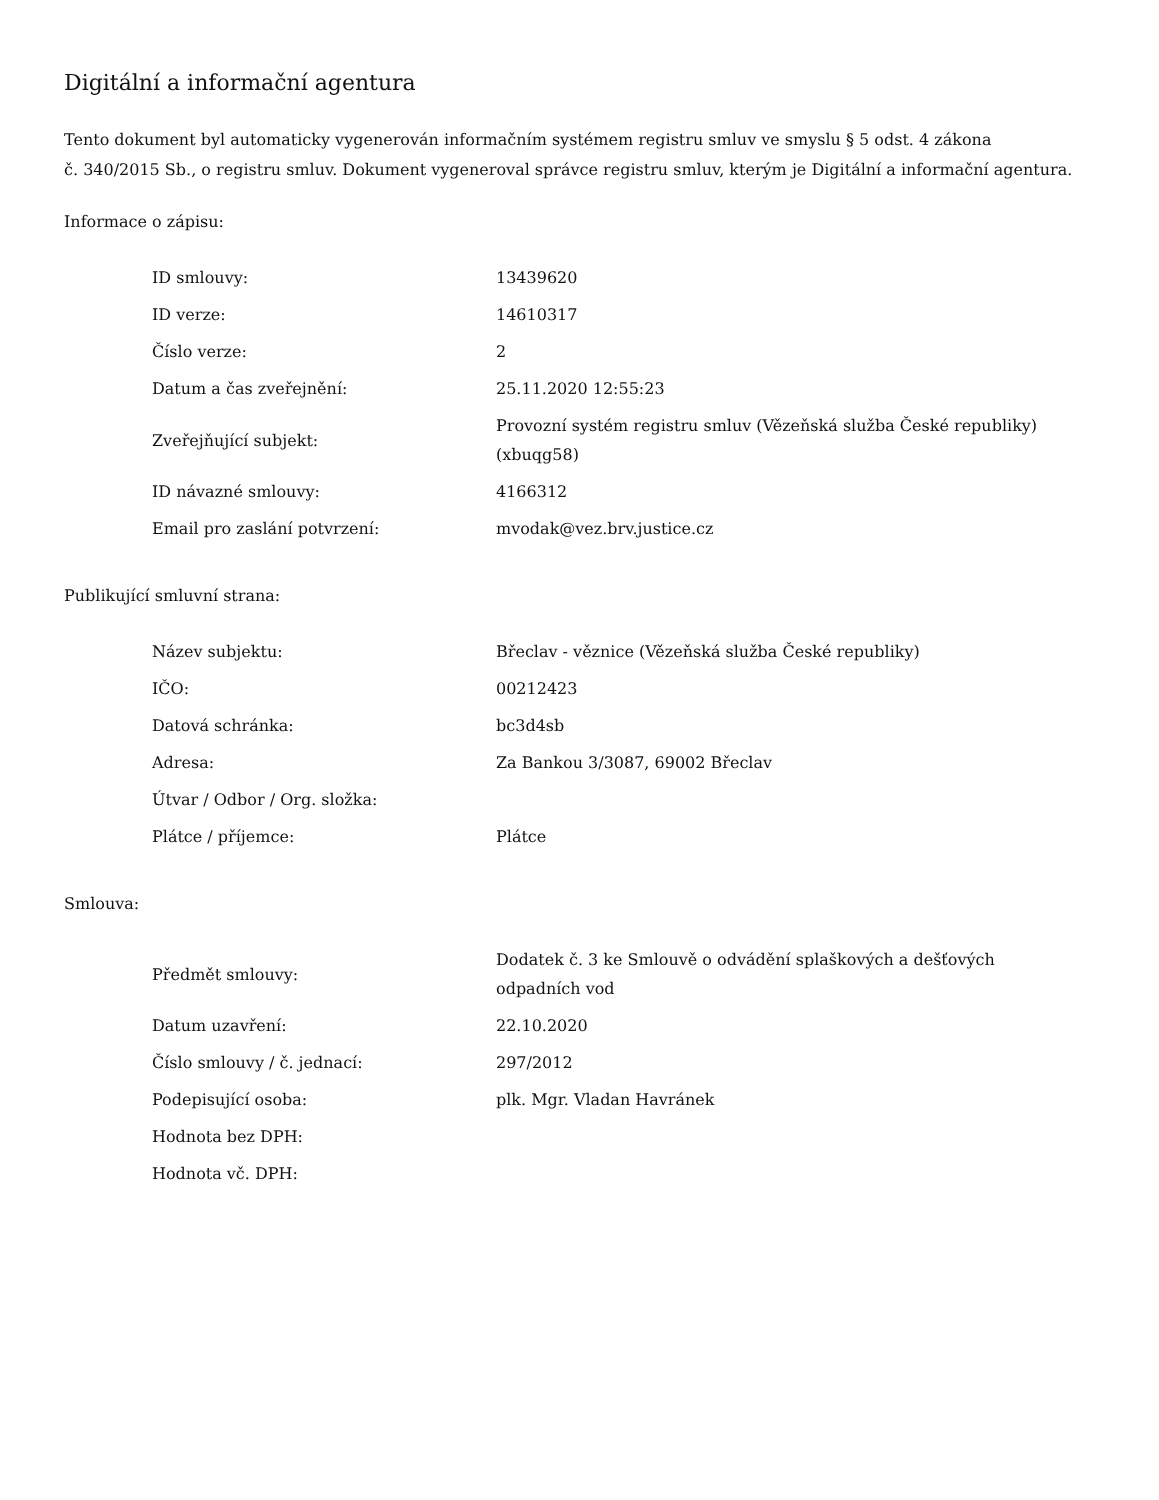Digitální a informační agentura
Tento dokument byl automaticky vygenerován informačním systémem registru smluv ve smyslu § 5 odst. 4 zákona
č. 340/2015 Sb., o registru smluv. Dokument vygeneroval správce registru smluv, kterým je Digitální a informační agentura.
Informace o zápisu:
| ID smlouvy: | 13439620 |
| ID verze: | 14610317 |
| Číslo verze: | 2 |
| Datum a čas zveřejnění: | 25.11.2020 12:55:23 |
| Zveřejňující subjekt: | Provozní systém registru smluv (Vězeňská služba České republiky) (xbuqg58) |
| ID návazné smlouvy: | 4166312 |
| Email pro zaslání potvrzení: | mvodak@vez.brv.justice.cz |
Publikující smluvní strana:
| Název subjektu: | Břeclav - věznice (Vězeňská služba České republiky) |
| IČO: | 00212423 |
| Datová schránka: | bc3d4sb |
| Adresa: | Za Bankou 3/3087, 69002 Břeclav |
| Útvar / Odbor / Org. složka: | |
| Plátce / příjemce: | Plátce |
Smlouva:
| Předmět smlouvy: | Dodatek č. 3 ke Smlouvě o odvádění splaškových a dešťových odpadních vod |
| Datum uzavření: | 22.10.2020 |
| Číslo smlouvy / č. jednací: | 297/2012 |
| Podepisující osoba: | plk. Mgr. Vladan Havránek |
| Hodnota bez DPH: | |
| Hodnota vč. DPH: | |